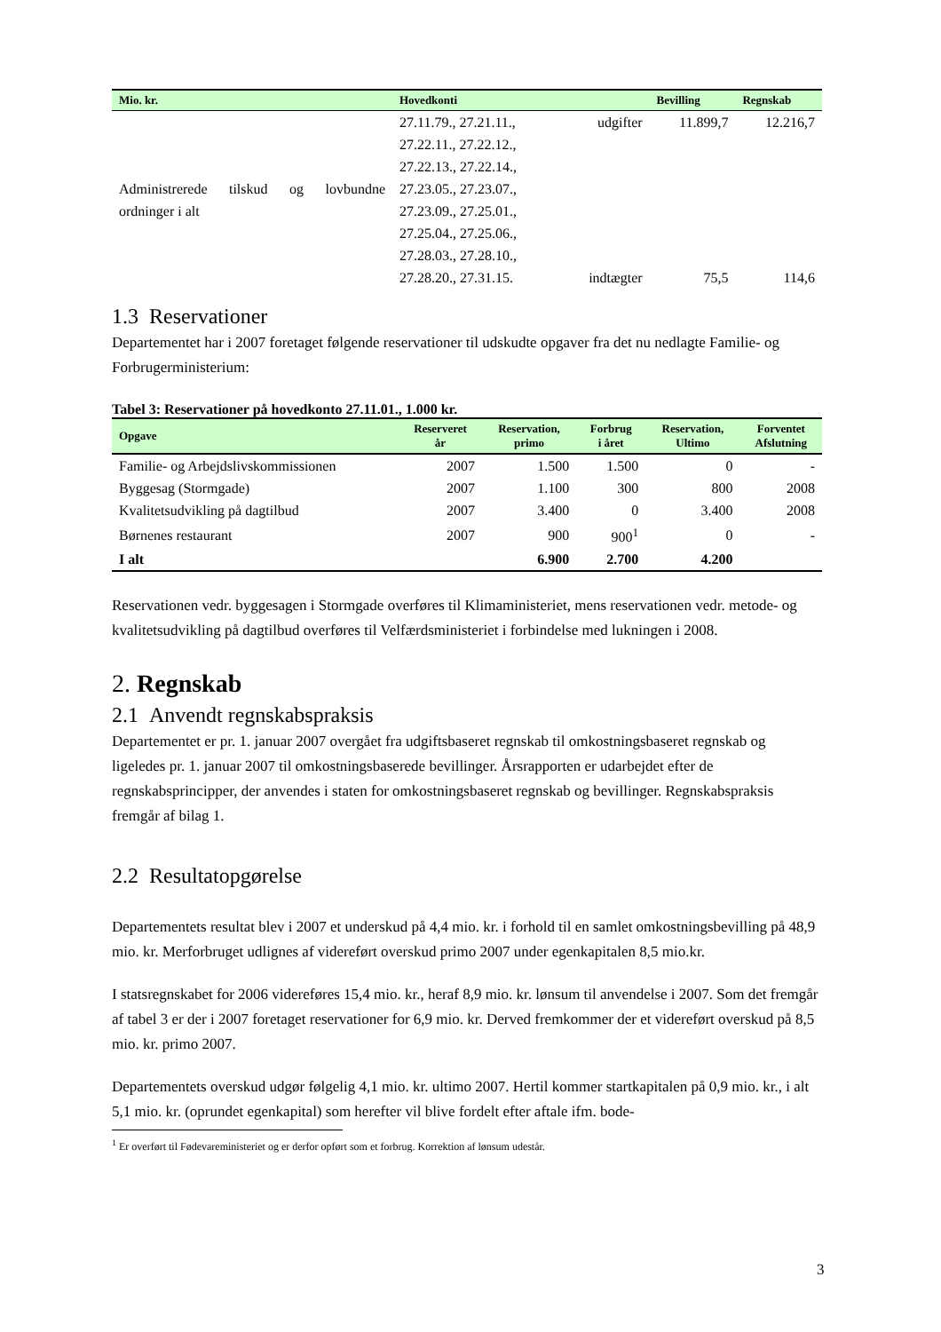| Mio. kr. | Hovedkonti | | Bevilling | Regnskab |
| --- | --- | --- | --- | --- |
| Administrerede tilskud og lovbundne ordninger i alt | 27.11.79., 27.21.11., 27.22.11., 27.22.12., 27.22.13., 27.22.14., 27.23.05., 27.23.07., 27.23.09., 27.25.01., 27.25.04., 27.25.06., 27.28.03., 27.28.10., 27.28.20., 27.31.15. | udgifter indtægter | 11.899,7 75,5 | 12.216,7 114,6 |
1.3 Reservationer
Departementet har i 2007 foretaget følgende reservationer til udskudte opgaver fra det nu nedlagte Familie- og Forbrugerministerium:
Tabel 3: Reservationer på hovedkonto 27.11.01., 1.000 kr.
| Opgave | Reserveret år | Reservation, primo | Forbrug i året | Reservation, Ultimo | Forventet Afslutning |
| --- | --- | --- | --- | --- | --- |
| Familie- og Arbejdslivskommissionen | 2007 | 1.500 | 1.500 | 0 | - |
| Byggesag (Stormgade) | 2007 | 1.100 | 300 | 800 | 2008 |
| Kvalitetsudvikling på dagtilbud | 2007 | 3.400 | 0 | 3.400 | 2008 |
| Børnenes restaurant | 2007 | 900 | 900<sup>1</sup> | 0 | - |
| I alt | | 6.900 | 2.700 | 4.200 | |
Reservationen vedr. byggesagen i Stormgade overføres til Klimaministeriet, mens reservationen vedr. metode- og kvalitetsudvikling på dagtilbud overføres til Velfærdsministeriet i forbindelse med lukningen i 2008.
2. Regnskab
2.1 Anvendt regnskabspraksis
Departementet er pr. 1. januar 2007 overgået fra udgiftsbaseret regnskab til omkostningsbaseret regnskab og ligeledes pr. 1. januar 2007 til omkostningsbaserede bevillinger. Årsrapporten er udarbejdet efter de regnskabsprincipper, der anvendes i staten for omkostningsbaseret regnskab og bevillinger. Regnskabspraksis fremgår af bilag 1.
2.2 Resultatopgørelse
Departementets resultat blev i 2007 et underskud på 4,4 mio. kr. i forhold til en samlet omkostningsbevilling på 48,9 mio. kr. Merforbruget udlignes af videreført overskud primo 2007 under egenkapitalen 8,5 mio.kr.
I statsregnskabet for 2006 videreføres 15,4 mio. kr., heraf 8,9 mio. kr. lønsum til anvendelse i 2007. Som det fremgår af tabel 3 er der i 2007 foretaget reservationer for 6,9 mio. kr. Derved fremkommer der et videreført overskud på 8,5 mio. kr. primo 2007.
Departementets overskud udgør følgelig 4,1 mio. kr. ultimo 2007. Hertil kommer startkapitalen på 0,9 mio. kr., i alt 5,1 mio. kr. (oprundet egenkapital) som herefter vil blive fordelt efter aftale ifm. bode-
<sup>1</sup> Er overført til Fødevareministeriet og er derfor opført som et forbrug. Korrektion af lønsum udestår.
3